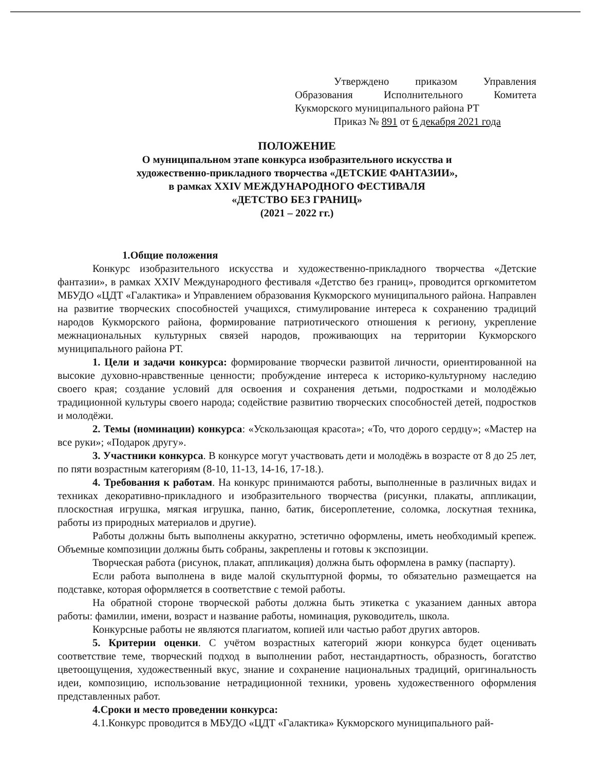Утверждено приказом Управления Образования Исполнительного Комитета Кукморского муниципального района РТ
Приказ № 891 от 6 декабря 2021 года
ПОЛОЖЕНИЕ
О муниципальном этапе конкурса изобразительного искусства и
художественно-прикладного творчества «ДЕТСКИЕ ФАНТАЗИИ»,
в рамках XXIV МЕЖДУНАРОДНОГО ФЕСТИВАЛЯ
«ДЕТСТВО БЕЗ ГРАНИЦ»
(2021 – 2022 гг.)
1.Общие положения
Конкурс изобразительного искусства и художественно-прикладного творчества «Детские фантазии», в рамках XXIV Международного фестиваля «Детство без границ», проводится оргкомитетом МБУДО «ЦДТ «Галактика» и Управлением образования Кукморского муниципального района. Направлен на развитие творческих способностей учащихся, стимулирование интереса к сохранению традиций народов Кукморского района, формирование патриотического отношения к региону, укрепление межнациональных культурных связей народов, проживающих на территории Кукморского муниципального района РТ.
1. Цели и задачи конкурса: формирование творчески развитой личности, ориентированной на высокие духовно-нравственные ценности; пробуждение интереса к историко-культурному наследию своего края; создание условий для освоения и сохранения детьми, подростками и молодёжью традиционной культуры своего народа; содействие развитию творческих способностей детей, подростков и молодёжи.
2. Темы (номинации) конкурса: «Ускользающая красота»; «То, что дорого сердцу»; «Мастер на все руки»; «Подарок другу».
3. Участники конкурса. В конкурсе могут участвовать дети и молодёжь в возрасте от 8 до 25 лет, по пяти возрастным категориям (8-10, 11-13, 14-16, 17-18.).
4. Требования к работам. На конкурс принимаются работы, выполненные в различных видах и техниках декоративно-прикладного и изобразительного творчества (рисунки, плакаты, аппликации, плоскостная игрушка, мягкая игрушка, панно, батик, бисероплетение, соломка, лоскутная техника, работы из природных материалов и другие).
Работы должны быть выполнены аккуратно, эстетично оформлены, иметь необходимый крепеж. Объемные композиции должны быть собраны, закреплены и готовы к экспозиции.
Творческая работа (рисунок, плакат, аппликация) должна быть оформлена в рамку (паспарту).
Если работа выполнена в виде малой скульптурной формы, то обязательно размещается на подставке, которая оформляется в соответствие с темой работы.
На обратной стороне творческой работы должна быть этикетка с указанием данных автора работы: фамилии, имени, возраст и название работы, номинация, руководитель, школа.
Конкурсные работы не являются плагиатом, копией или частью работ других авторов.
5. Критерии оценки. С учётом возрастных категорий жюри конкурса будет оценивать соответствие теме, творческий подход в выполнении работ, нестандартность, образность, богатство цветоощущения, художественный вкус, знание и сохранение национальных традиций, оригинальность идеи, композицию, использование нетрадиционной техники, уровень художественного оформления представленных работ.
4.Сроки и место проведении конкурса:
4.1.Конкурс проводится в МБУДО «ЦДТ «Галактика» Кукморского муниципального рай-